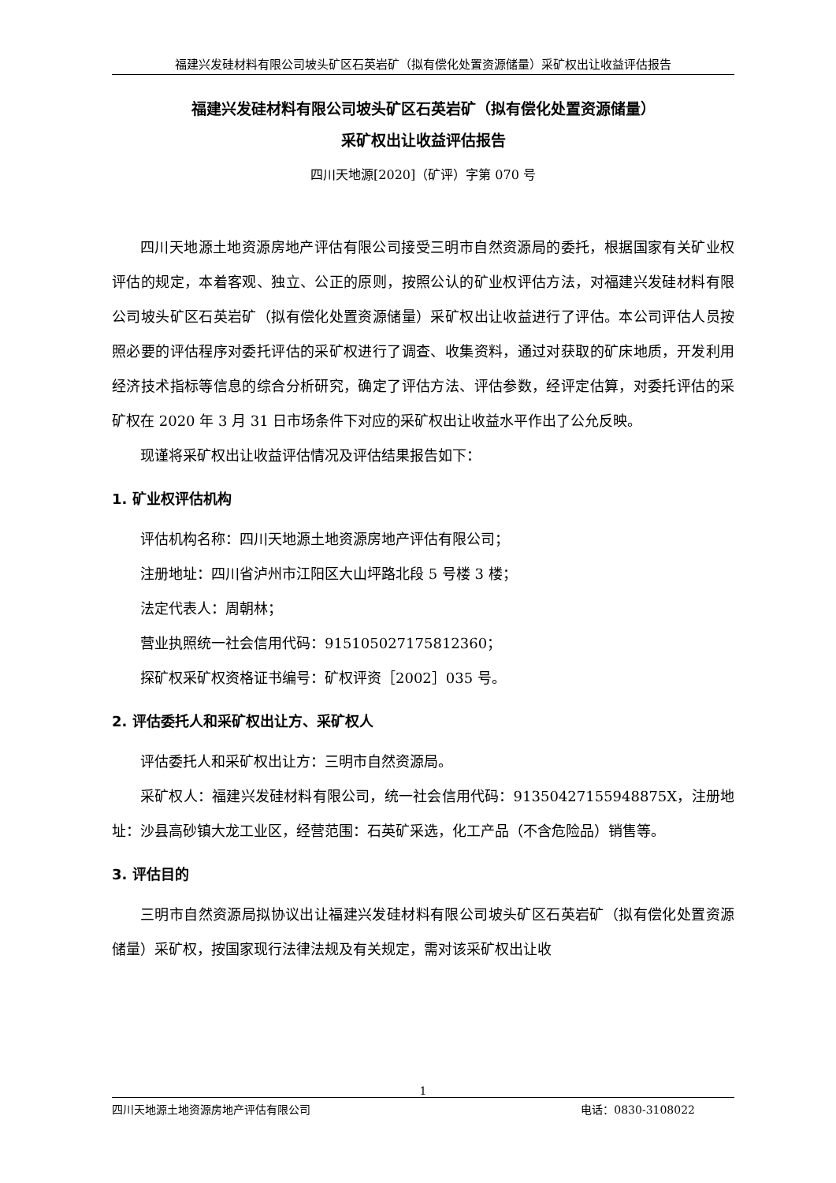福建兴发硅材料有限公司坡头矿区石英岩矿（拟有偿化处置资源储量）采矿权出让收益评估报告
福建兴发硅材料有限公司坡头矿区石英岩矿（拟有偿化处置资源储量）
采矿权出让收益评估报告
四川天地源[2020]（矿评）字第 070 号
四川天地源土地资源房地产评估有限公司接受三明市自然资源局的委托，根据国家有关矿业权评估的规定，本着客观、独立、公正的原则，按照公认的矿业权评估方法，对福建兴发硅材料有限公司坡头矿区石英岩矿（拟有偿化处置资源储量）采矿权出让收益进行了评估。本公司评估人员按照必要的评估程序对委托评估的采矿权进行了调查、收集资料，通过对获取的矿床地质，开发利用经济技术指标等信息的综合分析研究，确定了评估方法、评估参数，经评定估算，对委托评估的采矿权在 2020 年 3 月 31 日市场条件下对应的采矿权出让收益水平作出了公允反映。
现谨将采矿权出让收益评估情况及评估结果报告如下：
1. 矿业权评估机构
评估机构名称：四川天地源土地资源房地产评估有限公司；
注册地址：四川省泸州市江阳区大山坪路北段 5 号楼 3 楼；
法定代表人：周朝林；
营业执照统一社会信用代码：915105027175812360；
探矿权采矿权资格证书编号：矿权评资［2002］035 号。
2. 评估委托人和采矿权出让方、采矿权人
评估委托人和采矿权出让方：三明市自然资源局。
采矿权人：福建兴发硅材料有限公司，统一社会信用代码：91350427155948875X，注册地址：沙县高砂镇大龙工业区，经营范围：石英矿采选，化工产品（不含危险品）销售等。
3. 评估目的
三明市自然资源局拟协议出让福建兴发硅材料有限公司坡头矿区石英岩矿（拟有偿化处置资源储量）采矿权，按国家现行法律法规及有关规定，需对该采矿权出让收
1
四川天地源土地资源房地产评估有限公司 电话：0830-3108022